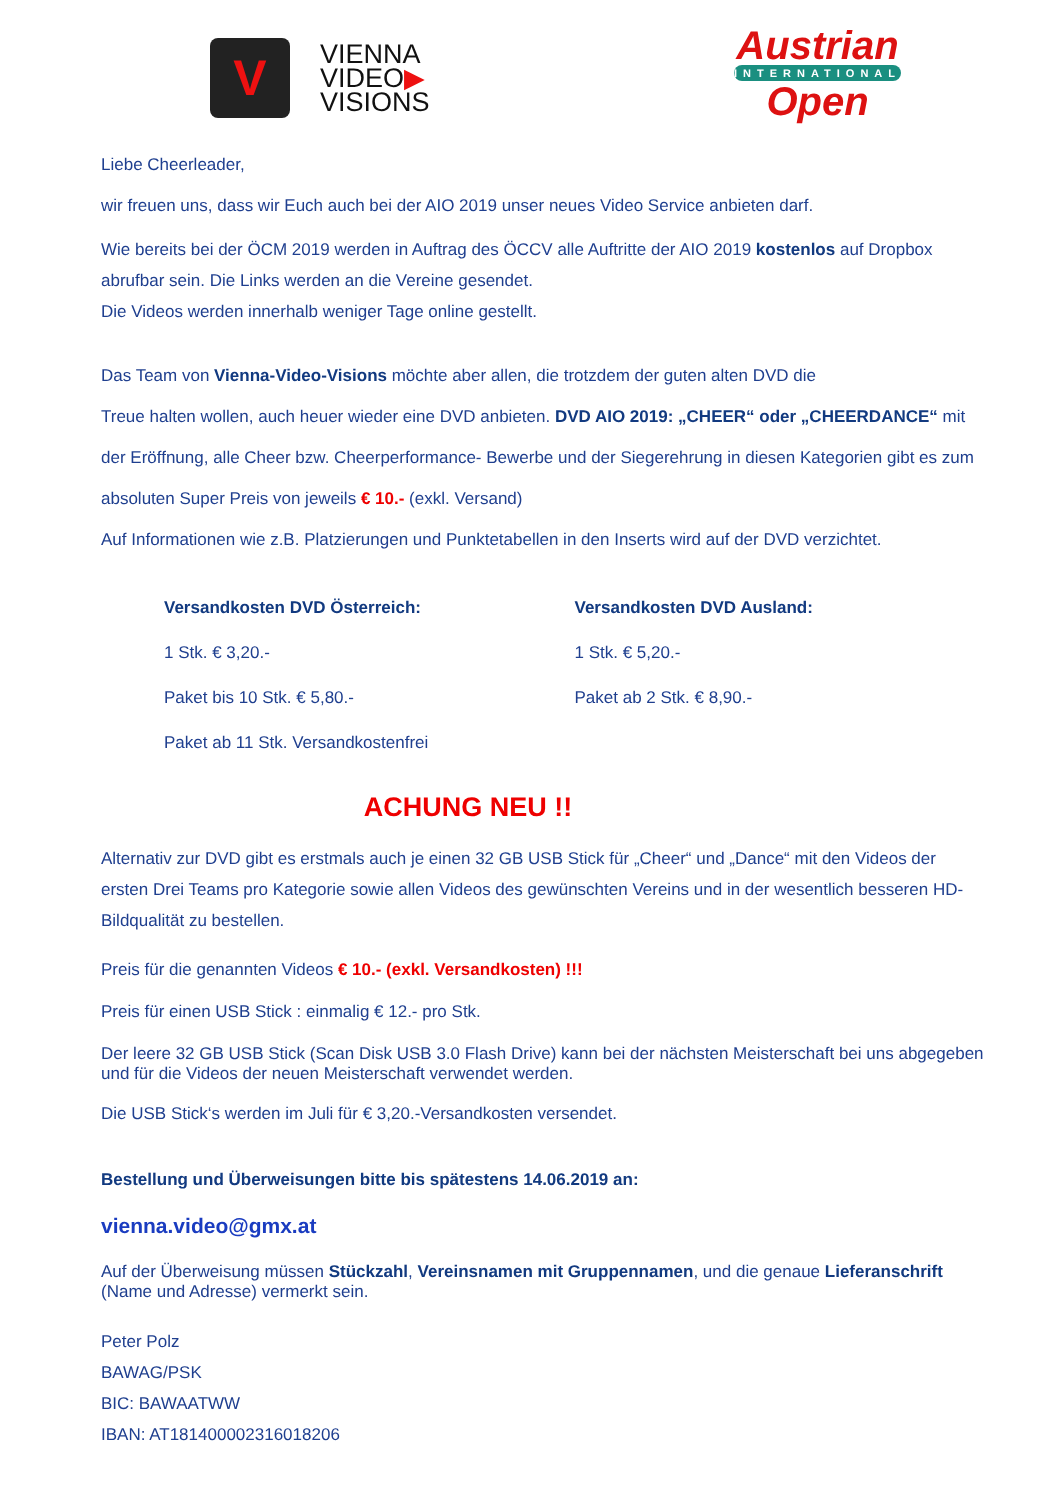V
VIENNA
VIDEO▶
VISIONS
Austrian
INTERNATIONAL
Open
Liebe Cheerleader,
wir freuen uns, dass wir Euch auch bei der AIO 2019 unser neues Video Service anbieten darf.
Wie bereits bei der ÖCM 2019 werden in Auftrag des ÖCCV alle Auftritte der AIO 2019 kostenlos auf Dropbox abrufbar sein. Die Links werden an die Vereine gesendet.
Die Videos werden innerhalb weniger Tage online gestellt.
Das Team von Vienna-Video-Visions möchte aber allen, die trotzdem der guten alten DVD die
Treue halten wollen, auch heuer wieder eine DVD anbieten. DVD AIO 2019: „CHEER“ oder „CHEERDANCE“ mit der Eröffnung, alle Cheer bzw. Cheerperformance- Bewerbe und der Siegerehrung in diesen Kategorien gibt es zum absoluten Super Preis von jeweils € 10.- (exkl. Versand)
Auf Informationen wie z.B. Platzierungen und Punktetabellen in den Inserts wird auf der DVD verzichtet.
Versandkosten DVD Österreich:
1 Stk. € 3,20.-
Paket bis 10 Stk. € 5,80.-
Paket ab 11 Stk. Versandkostenfrei
Versandkosten DVD Ausland:
1 Stk. € 5,20.-
Paket ab 2 Stk. € 8,90.-
ACHUNG NEU !!
Alternativ zur DVD gibt es erstmals auch je einen 32 GB USB Stick für „Cheer“ und „Dance“ mit den Videos der ersten Drei Teams pro Kategorie sowie allen Videos des gewünschten Vereins und in der wesentlich besseren HD-Bildqualität zu bestellen.
Preis für die genannten Videos € 10.- (exkl. Versandkosten) !!!
Preis für einen USB Stick : einmalig € 12.- pro Stk.
Der leere 32 GB USB Stick (Scan Disk USB 3.0 Flash Drive) kann bei der nächsten Meisterschaft bei uns abgegeben und für die Videos der neuen Meisterschaft verwendet werden.
Die USB Stick‘s werden im Juli für € 3,20.-Versandkosten versendet.
Bestellung und Überweisungen bitte bis spätestens 14.06.2019 an:
vienna.video@gmx.at
Auf der Überweisung müssen Stückzahl, Vereinsnamen mit Gruppennamen, und die genaue Lieferanschrift (Name und Adresse) vermerkt sein.
Peter Polz
BAWAG/PSK
BIC: BAWAATWW
IBAN: AT181400002316018206